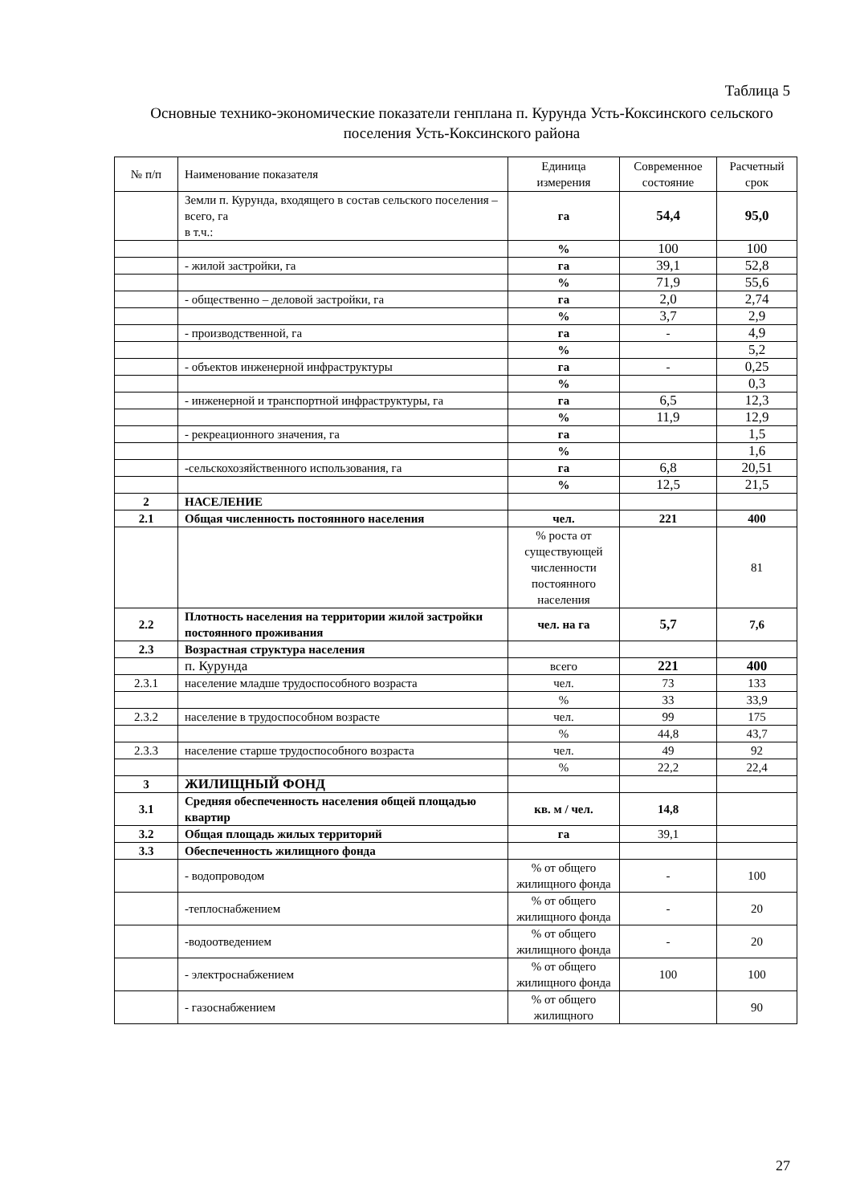Таблица 5
Основные технико-экономические показатели генплана п. Курунда Усть-Коксинского сельского поселения Усть-Коксинского района
| № п/п | Наименование показателя | Единица измерения | Современное состояние | Расчетный срок |
| --- | --- | --- | --- | --- |
| | Земли п. Курунда, входящего в состав сельского поселения – всего, га в т.ч.: | га | 54,4 | 95,0 |
| | | % | 100 | 100 |
| | - жилой застройки, га | га | 39,1 | 52,8 |
| | | % | 71,9 | 55,6 |
| | - общественно – деловой застройки, га | га | 2,0 | 2,74 |
| | | % | 3,7 | 2,9 |
| | - производственной, га | га | - | 4,9 |
| | | % | | 5,2 |
| | - объектов инженерной инфраструктуры | га | - | 0,25 |
| | | % | | 0,3 |
| | - инженерной и транспортной инфраструктуры, га | га | 6,5 | 12,3 |
| | | % | 11,9 | 12,9 |
| | - рекреационного значения, га | га | | 1,5 |
| | | % | | 1,6 |
| | -сельскохозяйственного использования, га | га | 6,8 | 20,51 |
| | | % | 12,5 | 21,5 |
| 2 | НАСЕЛЕНИЕ | | | |
| 2.1 | Общая численность постоянного населения | чел. | 221 | 400 |
| | | % роста от существующей численности постоянного населения | | 81 |
| 2.2 | Плотность населения на территории жилой застройки постоянного проживания | чел. на га | 5,7 | 7,6 |
| 2.3 | Возрастная структура населения | | | |
| | п. Курунда | всего | 221 | 400 |
| 2.3.1 | население младше трудоспособного возраста | чел. | 73 | 133 |
| | | % | 33 | 33,9 |
| 2.3.2 | население в трудоспособном возрасте | чел. | 99 | 175 |
| | | % | 44,8 | 43,7 |
| 2.3.3 | население старше трудоспособного возраста | чел. | 49 | 92 |
| | | % | 22,2 | 22,4 |
| 3 | ЖИЛИЩНЫЙ ФОНД | | | |
| 3.1 | Средняя обеспеченность населения общей площадью квартир | кв. м / чел. | 14,8 | |
| 3.2 | Общая площадь жилых территорий | га | 39,1 | |
| 3.3 | Обеспеченность жилищного фонда | | | |
| | - водопроводом | % от общего жилищного фонда | - | 100 |
| | -теплоснабжением | % от общего жилищного фонда | - | 20 |
| | -водоотведением | % от общего жилищного фонда | - | 20 |
| | - электроснабжением | % от общего жилищного фонда | 100 | 100 |
| | - газоснабжением | % от общего жилищного | | 90 |
27